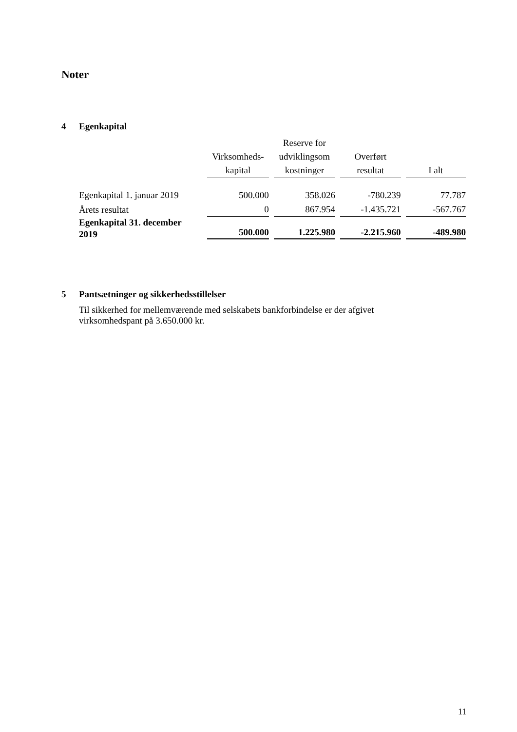Noter
4 Egenkapital
| | Virksomheds- kapital | Reserve for udviklingsom kostninger | Overført resultat | I alt |
| --- | --- | --- | --- | --- |
| Egenkapital 1. januar 2019 | 500.000 | 358.026 | -780.239 | 77.787 |
| Årets resultat | 0 | 867.954 | -1.435.721 | -567.767 |
| Egenkapital 31. december 2019 | 500.000 | 1.225.980 | -2.215.960 | -489.980 |
5 Pantsætninger og sikkerhedsstillelser
Til sikkerhed for mellemværende med selskabets bankforbindelse er der afgivet
virksomhedspant på 3.650.000 kr.
11